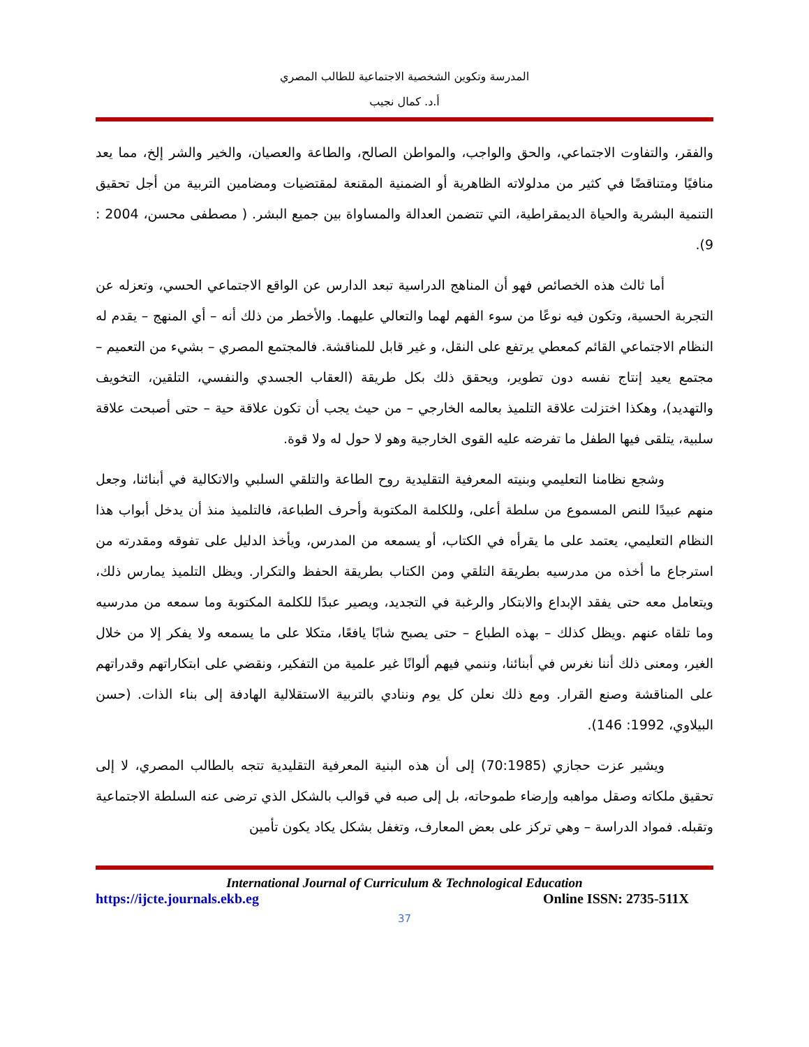المدرسة وتكوين الشخصية الاجتماعية للطالب المصري
أ.د. كمال نجيب
والفقر، والتفاوت الاجتماعي، والحق والواجب، والمواطن الصالح، والطاعة والعصيان، والخير والشر إلخ، مما يعد منافيًا ومتناقضًا في كثير من مدلولاته الظاهرية أو الضمنية المقنعة لمقتضيات ومضامين التربية من أجل تحقيق التنمية البشرية والحياة الديمقراطية، التي تتضمن العدالة والمساواة بين جميع البشر. ( مصطفى محسن، 2004 : 9).
أما ثالث هذه الخصائص فهو أن المناهج الدراسية تبعد الدارس عن الواقع الاجتماعي الحسي، وتعزله عن التجربة الحسية، وتكون فيه نوعًا من سوء الفهم لهما والتعالي عليهما. والأخطر من ذلك أنه – أي المنهج – يقدم له النظام الاجتماعي القائم كمعطي يرتفع على النقل، و غير قابل للمناقشة. فالمجتمع المصري – بشيء من التعميم – مجتمع يعيد إنتاج نفسه دون تطوير، ويحقق ذلك بكل طريقة (العقاب الجسدي والنفسي، التلقين، التخويف والتهديد)، وهكذا اختزلت علاقة التلميذ بعالمه الخارجي – من حيث يجب أن تكون علاقة حية – حتى أصبحت علاقة سلبية، يتلقى فيها الطفل ما تفرضه عليه القوى الخارجية وهو لا حول له ولا قوة.
وشجع نظامنا التعليمي وبنيته المعرفية التقليدية روح الطاعة والتلقي السلبي والاتكالية في أبنائنا، وجعل منهم عبيدًا للنص المسموع من سلطة أعلى، وللكلمة المكتوبة وأحرف الطباعة، فالتلميذ منذ أن يدخل أبواب هذا النظام التعليمي، يعتمد على ما يقرأه في الكتاب، أو يسمعه من المدرس، ويأخذ الدليل على تفوقه ومقدرته من استرجاع ما أخذه من مدرسيه بطريقة التلقي ومن الكتاب بطريقة الحفظ والتكرار. ويظل التلميذ يمارس ذلك، ويتعامل معه حتى يفقد الإبداع والابتكار والرغبة في التجديد، ويصير عبدًا للكلمة المكتوبة وما سمعه من مدرسيه وما تلقاه عنهم .ويظل كذلك – بهذه الطباع – حتى يصبح شابًا يافعًا، متكلا على ما يسمعه ولا يفكر إلا من خلال الغير، ومعنى ذلك أننا نغرس في أبنائنا، وننمي فيهم ألوانًا غير علمية من التفكير، ونقضي على ابتكاراتهم وقدراتهم على المناقشة وصنع القرار. ومع ذلك نعلن كل يوم وننادي بالتربية الاستقلالية الهادفة إلى بناء الذات. (حسن البيلاوي، 1992: 146).
ويشير عزت حجازي (70:1985) إلى أن هذه البنية المعرفية التقليدية تتجه بالطالب المصري، لا إلى تحقيق ملكاته وصقل مواهبه وإرضاء طموحاته، بل إلى صبه في قوالب بالشكل الذي ترضى عنه السلطة الاجتماعية وتقبله. فمواد الدراسة – وهي تركز على بعض المعارف، وتغفل بشكل يكاد يكون تأمين
International Journal of Curriculum & Technological Education
https://ijcte.journals.ekb.eg Online ISSN: 2735-511X
37